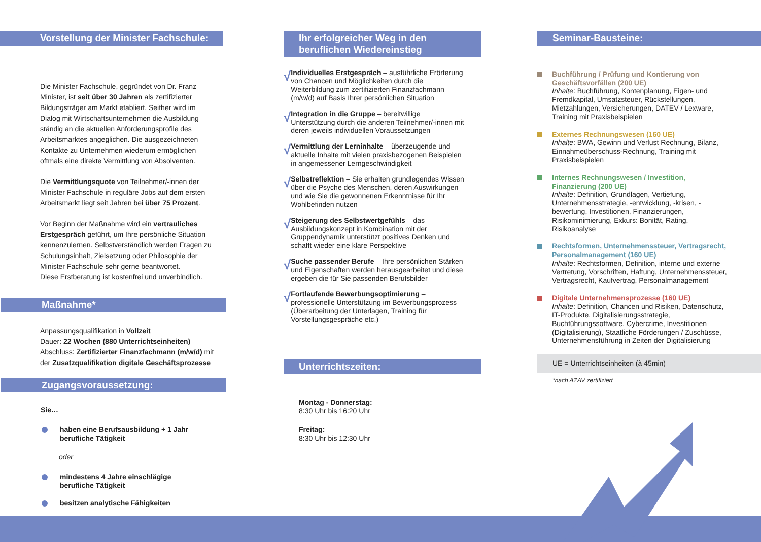Vorstellung der Minister Fachschule:
Die Minister Fachschule, gegründet von Dr. Franz Minister, ist seit über 30 Jahren als zertifizierter Bildungsträger am Markt etabliert. Seither wird im Dialog mit Wirtschaftsunternehmen die Ausbildung ständig an die aktuellen Anforderungsprofile des Arbeitsmarktes angeglichen. Die ausgezeichneten Kontakte zu Unternehmen wiederum ermöglichen oftmals eine direkte Vermittlung von Absolventen.
Die Vermittlungsquote von Teilnehmer/-innen der Minister Fachschule in reguläre Jobs auf dem ersten Arbeitsmarkt liegt seit Jahren bei über 75 Prozent.
Vor Beginn der Maßnahme wird ein vertrauliches Erstgespräch geführt, um Ihre persönliche Situation kennenzulernen. Selbstverständlich werden Fragen zu Schulungsinhalt, Zielsetzung oder Philosophie der Minister Fachschule sehr gerne beantwortet.
Diese Erstberatung ist kostenfrei und unverbindlich.
Maßnahme*
Anpassungsqualifikation in Vollzeit
Dauer: 22 Wochen (880 Unterrichtseinheiten)
Abschluss: Zertifizierter Finanzfachmann (m/w/d) mit der Zusatzqualifikation digitale Geschäftsprozesse
Zugangsvoraussetzung:
Sie…
haben eine Berufsausbildung + 1 Jahr
berufliche Tätigkeit
oder
mindestens 4 Jahre einschlägige
berufliche Tätigkeit
besitzen analytische Fähigkeiten
Ihr erfolgreicher Weg in den
beruflichen Wiedereinstieg
√
Individuelles Erstgespräch – ausführliche Erörterung von Chancen und Möglichkeiten durch die Weiterbildung zum zertifizierten Finanzfachmann (m/w/d) auf Basis Ihrer persönlichen Situation
√
Integration in die Gruppe – bereitwillige Unterstützung durch die anderen Teilnehmer/-innen mit deren jeweils individuellen Voraussetzungen
√
Vermittlung der Lerninhalte – überzeugende und aktuelle Inhalte mit vielen praxisbezogenen Beispielen in angemessener Lerngeschwindigkeit
√
Selbstreflektion – Sie erhalten grundlegendes Wissen über die Psyche des Menschen, deren Auswirkungen und wie Sie die gewonnenen Erkenntnisse für Ihr Wohlbefinden nutzen
√
Steigerung des Selbstwertgefühls – das Ausbildungskonzept in Kombination mit der Gruppendynamik unterstützt positives Denken und schafft wieder eine klare Perspektive
√
Suche passender Berufe – Ihre persönlichen Stärken und Eigenschaften werden herausgearbeitet und diese ergeben die für Sie passenden Berufsbilder
√
Fortlaufende Bewerbungsoptimierung – professionelle Unterstützung im Bewerbungsprozess (Überarbeitung der Unterlagen, Training für Vorstellungsgespräche etc.)
Unterrichtszeiten:
Montag - Donnerstag:
8:30 Uhr bis 16:20 Uhr
Freitag:
8:30 Uhr bis 12:30 Uhr
Seminar-Bausteine:
Buchführung / Prüfung und Kontierung von Geschäftsvorfällen (200 UE)
Inhalte: Buchführung, Kontenplanung, Eigen- und Fremdkapital, Umsatzsteuer, Rückstellungen, Mietzahlungen, Versicherungen, DATEV / Lexware, Training mit Praxisbeispielen
Externes Rechnungswesen (160 UE)
Inhalte: BWA, Gewinn und Verlust Rechnung, Bilanz, Einnahmeüberschuss-Rechnung, Training mit Praxisbeispielen
Internes Rechnungswesen / Investition, Finanzierung (200 UE)
Inhalte: Definition, Grundlagen, Vertiefung, Unternehmensstrategie, -entwicklung, -krisen, -bewertung, Investitionen, Finanzierungen, Risikominimierung, Exkurs: Bonität, Rating, Risikoanalyse
Rechtsformen, Unternehmenssteuer, Vertragsrecht, Personalmanagement (160 UE)
Inhalte: Rechtsformen, Definition, interne und externe Vertretung, Vorschriften, Haftung, Unternehmenssteuer, Vertragsrecht, Kaufvertrag, Personalmanagement
Digitale Unternehmensprozesse (160 UE)
Inhalte: Definition, Chancen und Risiken, Datenschutz, IT-Produkte, Digitalisierungsstrategie, Buchführungssoftware, Cybercrime, Investitionen (Digitalisierung), Staatliche Förderungen / Zuschüsse, Unternehmensführung in Zeiten der Digitalisierung
UE = Unterrichtseinheiten (à 45min)
*nach AZAV zertifiziert